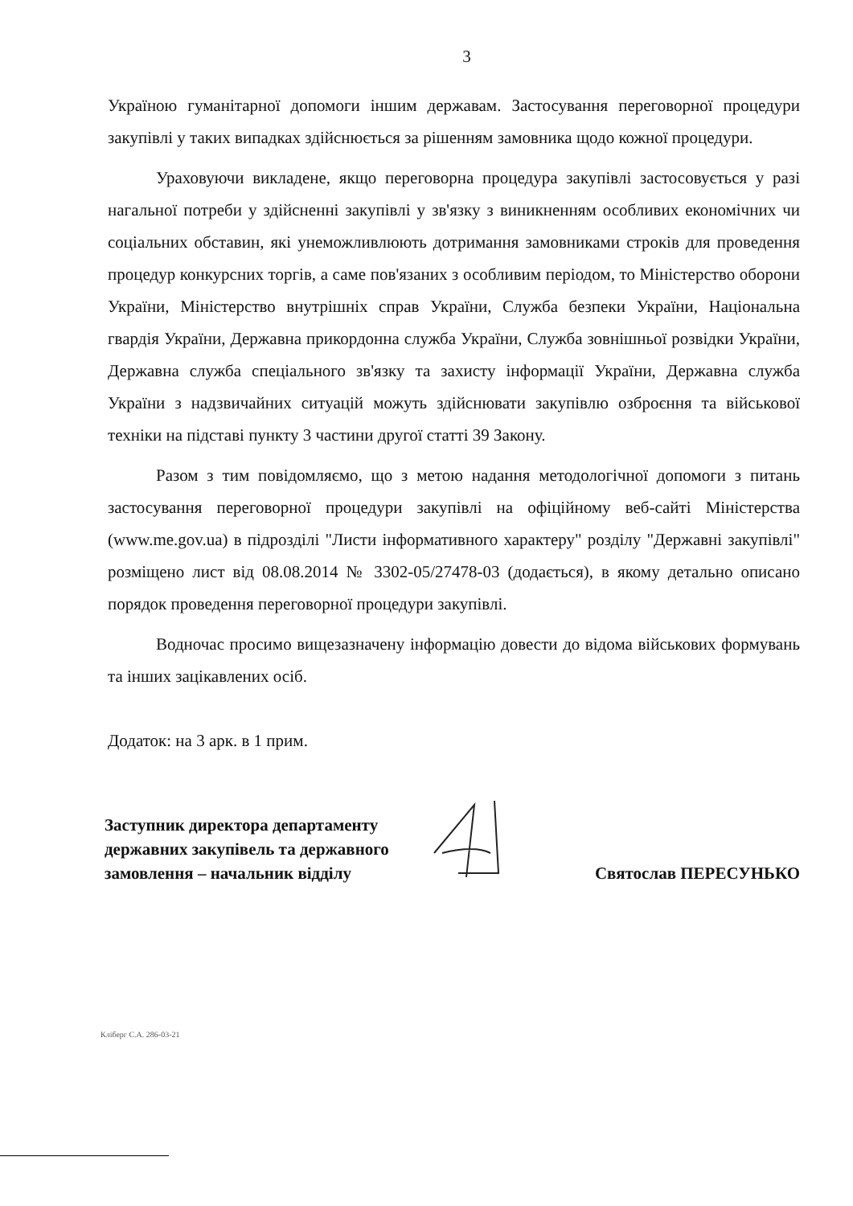3
Україною гуманітарної допомоги іншим державам. Застосування переговорної процедури закупівлі у таких випадках здійснюється за рішенням замовника щодо кожної процедури.
Ураховуючи викладене, якщо переговорна процедура закупівлі застосовується у разі нагальної потреби у здійсненні закупівлі у зв'язку з виникненням особливих економічних чи соціальних обставин, які унеможливлюють дотримання замовниками строків для проведення процедур конкурсних торгів, а саме пов'язаних з особливим періодом, то Міністерство оборони України, Міністерство внутрішніх справ України, Служба безпеки України, Національна гвардія України, Державна прикордонна служба України, Служба зовнішньої розвідки України, Державна служба спеціального зв'язку та захисту інформації України, Державна служба України з надзвичайних ситуацій можуть здійснювати закупівлю озброєння та військової техніки на підставі пункту 3 частини другої статті 39 Закону.
Разом з тим повідомляємо, що з метою надання методологічної допомоги з питань застосування переговорної процедури закупівлі на офіційному веб-сайті Міністерства (www.me.gov.ua) в підрозділі "Листи інформативного характеру" розділу "Державні закупівлі" розміщено лист від 08.08.2014 № 3302-05/27478-03 (додається), в якому детально описано порядок проведення переговорної процедури закупівлі.
Водночас просимо вищезазначену інформацію довести до відома військових формувань та інших зацікавлених осіб.
Додаток: на 3 арк. в 1 прим.
Заступник директора департаменту державних закупівель та державного замовлення – начальник відділу
Святослав ПЕРЕСУНЬКО
Кліберг С.А. 286-03-21